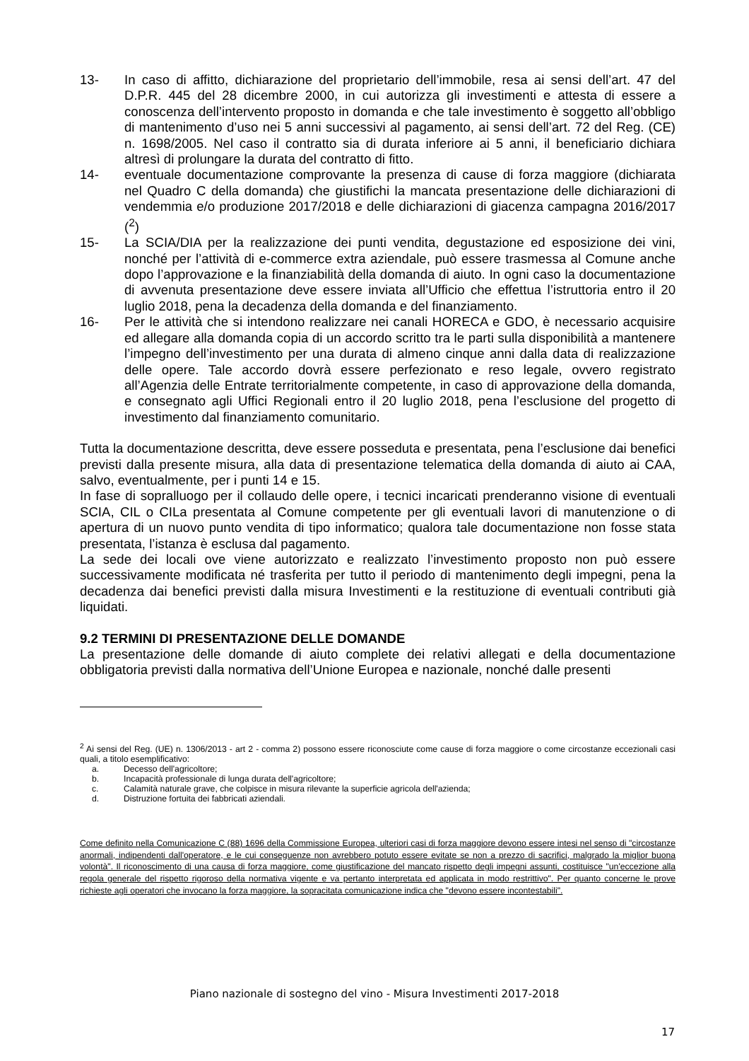13- In caso di affitto, dichiarazione del proprietario dell’immobile, resa ai sensi dell’art. 47 del D.P.R. 445 del 28 dicembre 2000, in cui autorizza gli investimenti e attesta di essere a conoscenza dell’intervento proposto in domanda e che tale investimento è soggetto all’obbligo di mantenimento d’uso nei 5 anni successivi al pagamento, ai sensi dell’art. 72 del Reg. (CE) n. 1698/2005. Nel caso il contratto sia di durata inferiore ai 5 anni, il beneficiario dichiara altresì di prolungare la durata del contratto di fitto.
14- eventuale documentazione comprovante la presenza di cause di forza maggiore (dichiarata nel Quadro C della domanda) che giustifichi la mancata presentazione delle dichiarazioni di vendemmia e/o produzione 2017/2018 e delle dichiarazioni di giacenza campagna 2016/2017 (<sup>2</sup>)
15- La SCIA/DIA per la realizzazione dei punti vendita, degustazione ed esposizione dei vini, nonché per l’attività di e-commerce extra aziendale, può essere trasmessa al Comune anche dopo l’approvazione e la finanziabilità della domanda di aiuto. In ogni caso la documentazione di avvenuta presentazione deve essere inviata all’Ufficio che effettua l’istruttoria entro il 20 luglio 2018, pena la decadenza della domanda e del finanziamento.
16- Per le attività che si intendono realizzare nei canali HORECA e GDO, è necessario acquisire ed allegare alla domanda copia di un accordo scritto tra le parti sulla disponibilità a mantenere l’impegno dell’investimento per una durata di almeno cinque anni dalla data di realizzazione delle opere. Tale accordo dovrà essere perfezionato e reso legale, ovvero registrato all’Agenzia delle Entrate territorialmente competente, in caso di approvazione della domanda, e consegnato agli Uffici Regionali entro il 20 luglio 2018, pena l’esclusione del progetto di investimento dal finanziamento comunitario.
Tutta la documentazione descritta, deve essere posseduta e presentata, pena l’esclusione dai benefici previsti dalla presente misura, alla data di presentazione telematica della domanda di aiuto ai CAA, salvo, eventualmente, per i punti 14 e 15.
In fase di sopralluogo per il collaudo delle opere, i tecnici incaricati prenderanno visione di eventuali SCIA, CIL o CILa presentata al Comune competente per gli eventuali lavori di manutenzione o di apertura di un nuovo punto vendita di tipo informatico; qualora tale documentazione non fosse stata presentata, l’istanza è esclusa dal pagamento.
La sede dei locali ove viene autorizzato e realizzato l’investimento proposto non può essere successivamente modificata né trasferita per tutto il periodo di mantenimento degli impegni, pena la decadenza dai benefici previsti dalla misura Investimenti e la restituzione di eventuali contributi già liquidati.
9.2 TERMINI DI PRESENTAZIONE DELLE DOMANDE
La presentazione delle domande di aiuto complete dei relativi allegati e della documentazione obbligatoria previsti dalla normativa dell’Unione Europea e nazionale, nonché dalle presenti
<sup>2</sup> Ai sensi del Reg. (UE) n. 1306/2013 - art 2 - comma 2) possono essere riconosciute come cause di forza maggiore o come circostanze eccezionali casi quali, a titolo esemplificativo:
a. Decesso dell'agricoltore;
b. Incapacità professionale di lunga durata dell'agricoltore;
c. Calamità naturale grave, che colpisce in misura rilevante la superficie agricola dell'azienda;
d. Distruzione fortuita dei fabbricati aziendali.
Come definito nella Comunicazione C (88) 1696 della Commissione Europea, ulteriori casi di forza maggiore devono essere intesi nel senso di "circostanze anormali, indipendenti dall'operatore, e le cui conseguenze non avrebbero potuto essere evitate se non a prezzo di sacrifici, malgrado la miglior buona volontà". Il riconoscimento di una causa di forza maggiore, come giustificazione del mancato rispetto degli impegni assunti, costituisce "un'eccezione alla regola generale del rispetto rigoroso della normativa vigente e va pertanto interpretata ed applicata in modo restrittivo". Per quanto concerne le prove richieste agli operatori che invocano la forza maggiore, la sopracitata comunicazione indica che "devono essere incontestabili".
Piano nazionale di sostegno del vino - Misura Investimenti 2017-2018
17